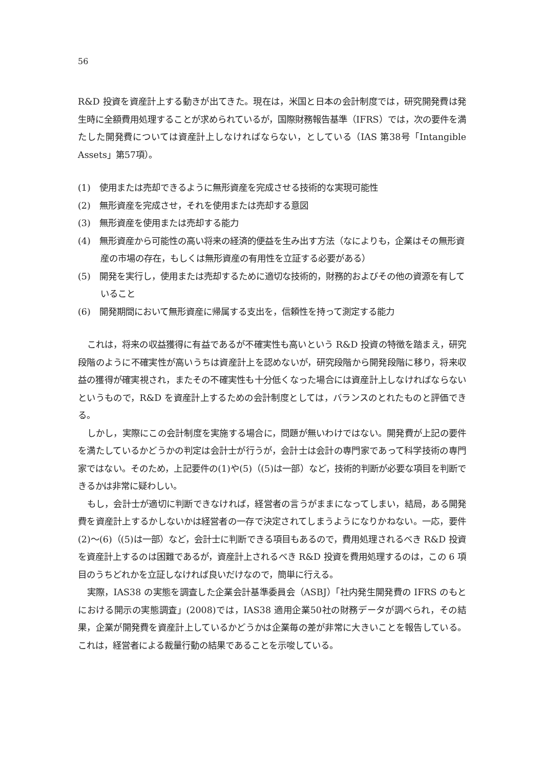56
R&D 投資を資産計上する動きが出てきた。現在は，米国と日本の会計制度では，研究開発費は発生時に全額費用処理することが求められているが，国際財務報告基準（IFRS）では，次の要件を満たした開発費については資産計上しなければならない，としている（IAS 第38号「Intangible Assets」第57項）。
(1)　使用または売却できるように無形資産を完成させる技術的な実現可能性
(2)　無形資産を完成させ，それを使用または売却する意図
(3)　無形資産を使用または売却する能力
(4)　無形資産から可能性の高い将来の経済的便益を生み出す方法（なによりも，企業はその無形資産の市場の存在，もしくは無形資産の有用性を立証する必要がある）
(5)　開発を実行し，使用または売却するために適切な技術的，財務的およびその他の資源を有していること
(6)　開発期間において無形資産に帰属する支出を，信頼性を持って測定する能力
これは，将来の収益獲得に有益であるが不確実性も高いという R&D 投資の特徴を踏まえ，研究段階のように不確実性が高いうちは資産計上を認めないが，研究段階から開発段階に移り，将来収益の獲得が確実視され，またその不確実性も十分低くなった場合には資産計上しなければならないというもので，R&D を資産計上するための会計制度としては，バランスのとれたものと評価できる。
しかし，実際にこの会計制度を実施する場合に，問題が無いわけではない。開発費が上記の要件を満たしているかどうかの判定は会計士が行うが，会計士は会計の専門家であって科学技術の専門家ではない。そのため，上記要件の(1)や(5)（(5)は一部）など，技術的判断が必要な項目を判断できるかは非常に疑わしい。
もし，会計士が適切に判断できなければ，経営者の言うがままになってしまい，結局，ある開発費を資産計上するかしないかは経営者の一存で決定されてしまうようになりかねない。一応，要件(2)～(6)（(5)は一部）など，会計士に判断できる項目もあるので，費用処理されるべき R&D 投資を資産計上するのは困難であるが，資産計上されるべき R&D 投資を費用処理するのは，この 6 項目のうちどれかを立証しなければ良いだけなので，簡単に行える。
実際，IAS38 の実態を調査した企業会計基準委員会（ASBJ）「社内発生開発費の IFRS のもとにおける開示の実態調査」(2008)では，IAS38 適用企業50社の財務データが調べられ，その結果，企業が開発費を資産計上しているかどうかは企業毎の差が非常に大きいことを報告している。これは，経営者による裁量行動の結果であることを示唆している。